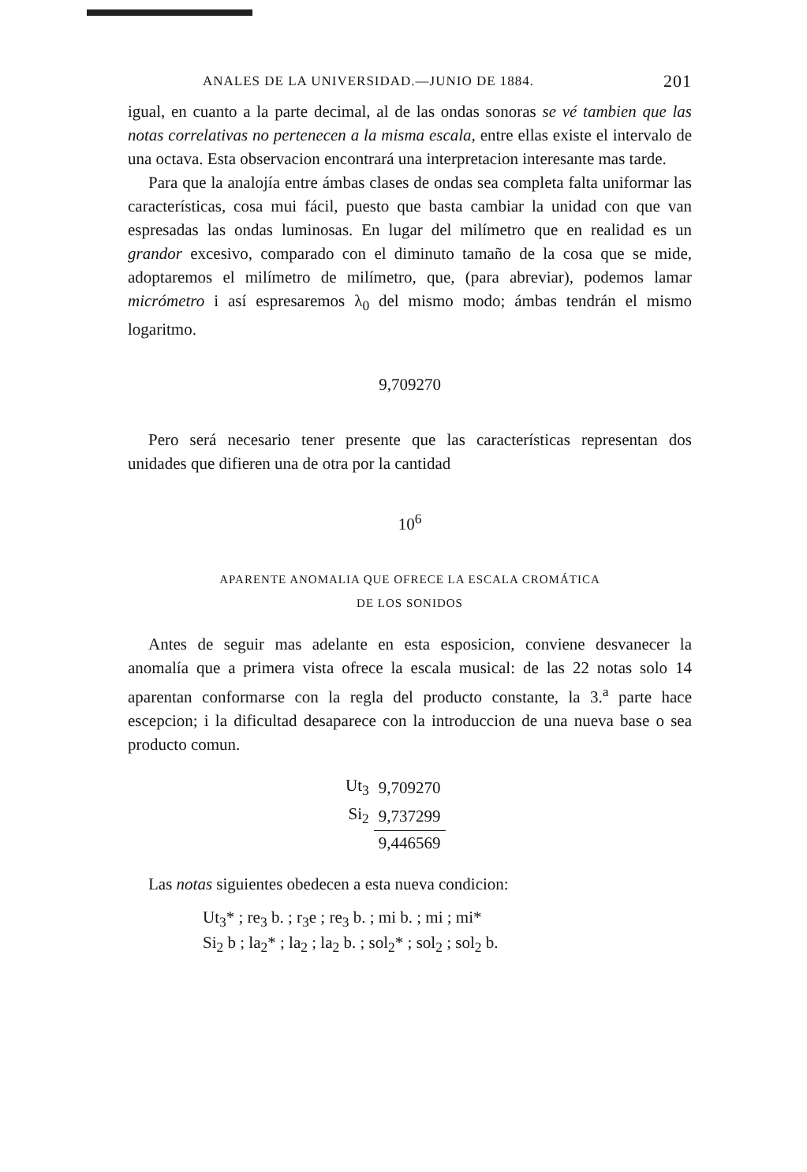ANALES DE LA UNIVERSIDAD.—JUNIO DE 1884. 201
igual, en cuanto a la parte decimal, al de las ondas sonoras se vé tambien que las notas correlativas no pertenecen a la misma escala, entre ellas existe el intervalo de una octava. Esta observacion encontrará una interpretacion interesante mas tarde.
Para que la analojía entre ámbas clases de ondas sea completa falta uniformar las características, cosa mui fácil, puesto que basta cambiar la unidad con que van espresadas las ondas luminosas. En lugar del milímetro que en realidad es un grandor excesivo, comparado con el diminuto tamaño de la cosa que se mide, adoptaremos el milímetro de milímetro, que, (para abreviar), podemos lamar micrómetro i así espresaremos λ<sub>0</sub> del mismo modo; ámbas tendrán el mismo logaritmo.
9,709270
Pero será necesario tener presente que las características representan dos unidades que difieren una de otra por la cantidad
10<sup>6</sup>
APARENTE ANOMALIA QUE OFRECE LA ESCALA CROMÁTICA
DE LOS SONIDOS
Antes de seguir mas adelante en esta esposicion, conviene desvanecer la anomalía que a primera vista ofrece la escala musical: de las 22 notas solo 14 aparentan conformarse con la regla del producto constante, la 3.<sup>a</sup> parte hace escepcion; i la dificultad desaparece con la introduccion de una nueva base o sea producto comun.
| Ut<sub>3</sub> | 9,709270 |
| Si<sub>2</sub> | 9,737299 |
| | 9,446569 |
Las notas siguientes obedecen a esta nueva condicion:
Ut<sub>3</sub>* ; re<sub>3</sub> b. ; r<sub>3</sub>e ; re<sub>3</sub> b. ; mi b. ; mi ; mi*
Si<sub>2</sub> b ; la<sub>2</sub>* ; la<sub>2</sub> ; la<sub>2</sub> b. ; sol<sub>2</sub>* ; sol<sub>2</sub> ; sol<sub>2</sub> b.